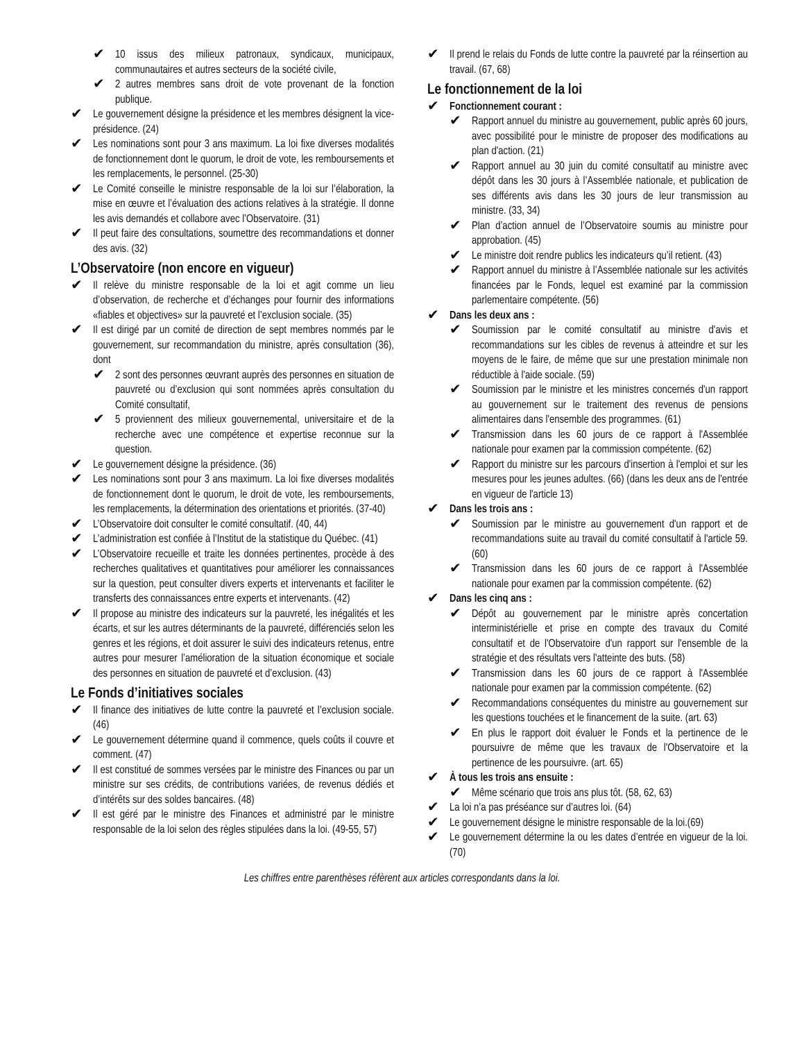✔
10 issus des milieux patronaux, syndicaux, municipaux, communautaires et autres secteurs de la société civile,
✔
2 autres membres sans droit de vote provenant de la fonction publique.
✔
Le gouvernement désigne la présidence et les membres désignent la vice-présidence. (24)
✔
Les nominations sont pour 3 ans maximum. La loi fixe diverses modalités de fonctionnement dont le quorum, le droit de vote, les remboursements et les remplacements, le personnel. (25-30)
✔
Le Comité conseille le ministre responsable de la loi sur l’élaboration, la mise en œuvre et l’évaluation des actions relatives à la stratégie. Il donne les avis demandés et collabore avec l’Observatoire. (31)
✔
Il peut faire des consultations, soumettre des recommandations et donner des avis. (32)
L’Observatoire (non encore en vigueur)
✔
Il relève du ministre responsable de la loi et agit comme un lieu d’observation, de recherche et d’échanges pour fournir des informations «fiables et objectives» sur la pauvreté et l’exclusion sociale. (35)
✔
Il est dirigé par un comité de direction de sept membres nommés par le gouvernement, sur recommandation du ministre, après consultation (36), dont
✔
2 sont des personnes œuvrant auprès des personnes en situation de pauvreté ou d’exclusion qui sont nommées après consultation du Comité consultatif,
✔
5 proviennent des milieux gouvernemental, universitaire et de la recherche avec une compétence et expertise reconnue sur la question.
✔
Le gouvernement désigne la présidence. (36)
✔
Les nominations sont pour 3 ans maximum. La loi fixe diverses modalités de fonctionnement dont le quorum, le droit de vote, les remboursements, les remplacements, la détermination des orientations et priorités. (37-40)
✔
L’Observatoire doit consulter le comité consultatif. (40, 44)
✔
L’administration est confiée à l’Institut de la statistique du Québec. (41)
✔
L’Observatoire recueille et traite les données pertinentes, procède à des recherches qualitatives et quantitatives pour améliorer les connaissances sur la question, peut consulter divers experts et intervenants et faciliter le transferts des connaissances entre experts et intervenants. (42)
✔
Il propose au ministre des indicateurs sur la pauvreté, les inégalités et les écarts, et sur les autres déterminants de la pauvreté, différenciés selon les genres et les régions, et doit assurer le suivi des indicateurs retenus, entre autres pour mesurer l’amélioration de la situation économique et sociale des personnes en situation de pauvreté et d’exclusion. (43)
Le Fonds d’initiatives sociales
✔
Il finance des initiatives de lutte contre la pauvreté et l’exclusion sociale. (46)
✔
Le gouvernement détermine quand il commence, quels coûts il couvre et comment. (47)
✔
Il est constitué de sommes versées par le ministre des Finances ou par un ministre sur ses crédits, de contributions variées, de revenus dédiés et d’intérêts sur des soldes bancaires. (48)
✔
Il est géré par le ministre des Finances et administré par le ministre responsable de la loi selon des règles stipulées dans la loi. (49-55, 57)
✔
Il prend le relais du Fonds de lutte contre la pauvreté par la réinsertion au travail. (67, 68)
Le fonctionnement de la loi
✔
Fonctionnement courant :
✔
Rapport annuel du ministre au gouvernement, public après 60 jours, avec possibilité pour le ministre de proposer des modifications au plan d'action. (21)
✔
Rapport annuel au 30 juin du comité consultatif au ministre avec dépôt dans les 30 jours à l’Assemblée nationale, et publication de ses différents avis dans les 30 jours de leur transmission au ministre. (33, 34)
✔
Plan d’action annuel de l’Observatoire soumis au ministre pour approbation. (45)
✔
Le ministre doit rendre publics les indicateurs qu’il retient. (43)
✔
Rapport annuel du ministre à l’Assemblée nationale sur les activités financées par le Fonds, lequel est examiné par la commission parlementaire compétente. (56)
✔
Dans les deux ans :
✔
Soumission par le comité consultatif au ministre d'avis et recommandations sur les cibles de revenus à atteindre et sur les moyens de le faire, de même que sur une prestation minimale non réductible à l'aide sociale. (59)
✔
Soumission par le ministre et les ministres concernés d'un rapport au gouvernement sur le traitement des revenus de pensions alimentaires dans l'ensemble des programmes. (61)
✔
Transmission dans les 60 jours de ce rapport à l'Assemblée nationale pour examen par la commission compétente. (62)
✔
Rapport du ministre sur les parcours d'insertion à l'emploi et sur les mesures pour les jeunes adultes. (66) (dans les deux ans de l'entrée en vigueur de l'article 13)
✔
Dans les trois ans :
✔
Soumission par le ministre au gouvernement d'un rapport et de recommandations suite au travail du comité consultatif à l'article 59. (60)
✔
Transmission dans les 60 jours de ce rapport à l'Assemblée nationale pour examen par la commission compétente. (62)
✔
Dans les cinq ans :
✔
Dépôt au gouvernement par le ministre après concertation interministérielle et prise en compte des travaux du Comité consultatif et de l'Observatoire d'un rapport sur l'ensemble de la stratégie et des résultats vers l'atteinte des buts. (58)
✔
Transmission dans les 60 jours de ce rapport à l'Assemblée nationale pour examen par la commission compétente. (62)
✔
Recommandations conséquentes du ministre au gouvernement sur les questions touchées et le financement de la suite. (art. 63)
✔
En plus le rapport doit évaluer le Fonds et la pertinence de le poursuivre de même que les travaux de l'Observatoire et la pertinence de les poursuivre. (art. 65)
✔
À tous les trois ans ensuite :
✔
Même scénario que trois ans plus tôt. (58, 62, 63)
✔
La loi n’a pas préséance sur d’autres loi. (64)
✔
Le gouvernement désigne le ministre responsable de la loi.(69)
✔
Le gouvernement détermine la ou les dates d’entrée en vigueur de la loi. (70)
Les chiffres entre parenthèses réfèrent aux articles correspondants dans la loi.